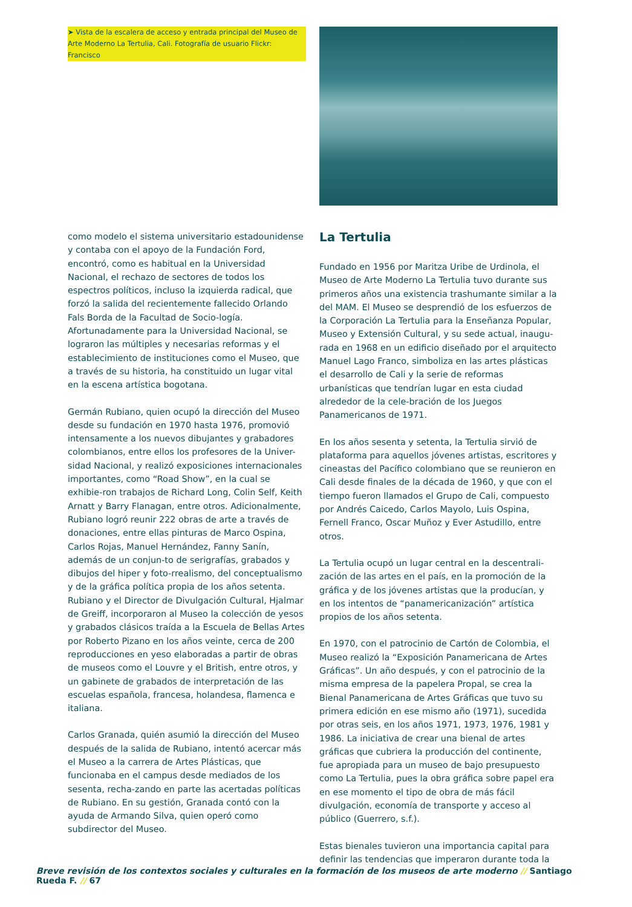➤ Vista de la escalera de acceso y entrada principal del Museo de Arte Moderno La Tertulia, Cali. Fotografía de usuario Flickr: Francisco
como modelo el sistema universitario estadounidense y contaba con el apoyo de la Fundación Ford, encontró, como es habitual en la Universidad Nacional, el rechazo de sectores de todos los espectros políticos, incluso la izquierda radical, que forzó la salida del recientemente fallecido Orlando Fals Borda de la Facultad de Socio-logía. Afortunadamente para la Universidad Nacional, se lograron las múltiples y necesarias reformas y el establecimiento de instituciones como el Museo, que a través de su historia, ha constituido un lugar vital en la escena artística bogotana.
Germán Rubiano, quien ocupó la dirección del Museo desde su fundación en 1970 hasta 1976, promovió intensamente a los nuevos dibujantes y grabadores colombianos, entre ellos los profesores de la Univer-sidad Nacional, y realizó exposiciones internacionales importantes, como “Road Show”, en la cual se exhibie-ron trabajos de Richard Long, Colin Self, Keith Arnatt y Barry Flanagan, entre otros. Adicionalmente, Rubiano logró reunir 222 obras de arte a través de donaciones, entre ellas pinturas de Marco Ospina, Carlos Rojas, Manuel Hernández, Fanny Sanín, además de un conjun-to de serigrafías, grabados y dibujos del hiper y foto-rrealismo, del conceptualismo y de la gráfica política propia de los años setenta. Rubiano y el Director de Divulgación Cultural, Hjalmar de Greiff, incorporaron al Museo la colección de yesos y grabados clásicos traída a la Escuela de Bellas Artes por Roberto Pizano en los años veinte, cerca de 200 reproducciones en yeso elaboradas a partir de obras de museos como el Louvre y el British, entre otros, y un gabinete de grabados de interpretación de las escuelas española, francesa, holandesa, flamenca e italiana.
Carlos Granada, quién asumió la dirección del Museo después de la salida de Rubiano, intentó acercar más el Museo a la carrera de Artes Plásticas, que funcionaba en el campus desde mediados de los sesenta, recha-zando en parte las acertadas políticas de Rubiano. En su gestión, Granada contó con la ayuda de Armando Silva, quien operó como subdirector del Museo.
La Tertulia
Fundado en 1956 por Maritza Uribe de Urdinola, el Museo de Arte Moderno La Tertulia tuvo durante sus primeros años una existencia trashumante similar a la del MAM. El Museo se desprendió de los esfuerzos de la Corporación La Tertulia para la Enseñanza Popular, Museo y Extensión Cultural, y su sede actual, inaugu-rada en 1968 en un edificio diseñado por el arquitecto Manuel Lago Franco, simboliza en las artes plásticas el desarrollo de Cali y la serie de reformas urbanísticas que tendrían lugar en esta ciudad alrededor de la cele-bración de los Juegos Panamericanos de 1971.
En los años sesenta y setenta, la Tertulia sirvió de plataforma para aquellos jóvenes artistas, escritores y cineastas del Pacífico colombiano que se reunieron en Cali desde finales de la década de 1960, y que con el tiempo fueron llamados el Grupo de Cali, compuesto por Andrés Caicedo, Carlos Mayolo, Luis Ospina, Fernell Franco, Oscar Muñoz y Ever Astudillo, entre otros.
La Tertulia ocupó un lugar central en la descentrali-zación de las artes en el país, en la promoción de la gráfica y de los jóvenes artistas que la producían, y en los intentos de “panamericanización” artística propios de los años setenta.
En 1970, con el patrocinio de Cartón de Colombia, el Museo realizó la “Exposición Panamericana de Artes Gráficas”. Un año después, y con el patrocinio de la misma empresa de la papelera Propal, se crea la Bienal Panamericana de Artes Gráficas que tuvo su primera edición en ese mismo año (1971), sucedida por otras seis, en los años 1971, 1973, 1976, 1981 y 1986. La iniciativa de crear una bienal de artes gráficas que cubriera la producción del continente, fue apropiada para un museo de bajo presupuesto como La Tertulia, pues la obra gráfica sobre papel era en ese momento el tipo de obra de más fácil divulgación, economía de transporte y acceso al público (Guerrero, s.f.).
Estas bienales tuvieron una importancia capital para definir las tendencias que imperaron durante toda la
Breve revisión de los contextos sociales y culturales en la formación de los museos de arte moderno // Santiago Rueda F. // 67